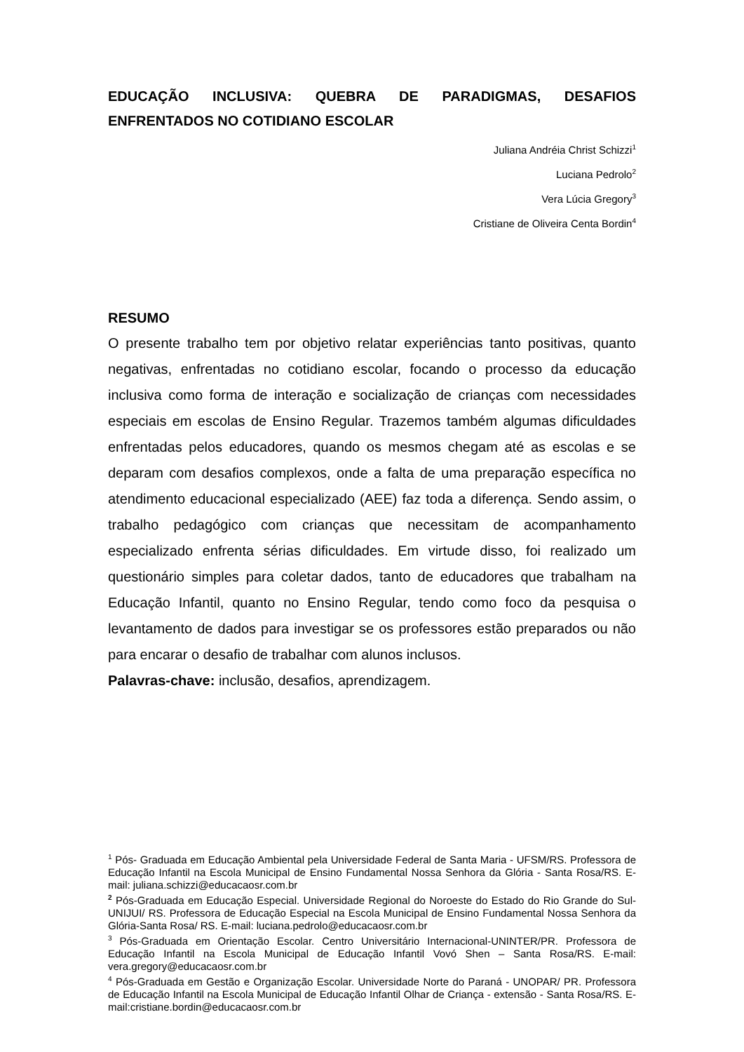EDUCAÇÃO INCLUSIVA: QUEBRA DE PARADIGMAS, DESAFIOS ENFRENTADOS NO COTIDIANO ESCOLAR
Juliana Andréia Christ Schizzi<sup>1</sup>
Luciana Pedrolo<sup>2</sup>
Vera Lúcia Gregory<sup>3</sup>
Cristiane de Oliveira Centa Bordin<sup>4</sup>
RESUMO
O presente trabalho tem por objetivo relatar experiências tanto positivas, quanto negativas, enfrentadas no cotidiano escolar, focando o processo da educação inclusiva como forma de interação e socialização de crianças com necessidades especiais em escolas de Ensino Regular. Trazemos também algumas dificuldades enfrentadas pelos educadores, quando os mesmos chegam até as escolas e se deparam com desafios complexos, onde a falta de uma preparação específica no atendimento educacional especializado (AEE) faz toda a diferença. Sendo assim, o trabalho pedagógico com crianças que necessitam de acompanhamento especializado enfrenta sérias dificuldades. Em virtude disso, foi realizado um questionário simples para coletar dados, tanto de educadores que trabalham na Educação Infantil, quanto no Ensino Regular, tendo como foco da pesquisa o levantamento de dados para investigar se os professores estão preparados ou não para encarar o desafio de trabalhar com alunos inclusos.
Palavras-chave: inclusão, desafios, aprendizagem.
<sup>1</sup> Pós- Graduada em Educação Ambiental pela Universidade Federal de Santa Maria - UFSM/RS. Professora de Educação Infantil na Escola Municipal de Ensino Fundamental Nossa Senhora da Glória - Santa Rosa/RS. E-mail: juliana.schizzi@educacaosr.com.br
<sup>2</sup> Pós-Graduada em Educação Especial. Universidade Regional do Noroeste do Estado do Rio Grande do Sul- UNIJUI/ RS. Professora de Educação Especial na Escola Municipal de Ensino Fundamental Nossa Senhora da Glória-Santa Rosa/ RS. E-mail: luciana.pedrolo@educacaosr.com.br
<sup>3</sup> Pós-Graduada em Orientação Escolar. Centro Universitário Internacional-UNINTER/PR. Professora de Educação Infantil na Escola Municipal de Educação Infantil Vovó Shen – Santa Rosa/RS. E-mail: vera.gregory@educacaosr.com.br
<sup>4</sup> Pós-Graduada em Gestão e Organização Escolar. Universidade Norte do Paraná - UNOPAR/ PR. Professora de Educação Infantil na Escola Municipal de Educação Infantil Olhar de Criança - extensão - Santa Rosa/RS. E-mail:cristiane.bordin@educacaosr.com.br